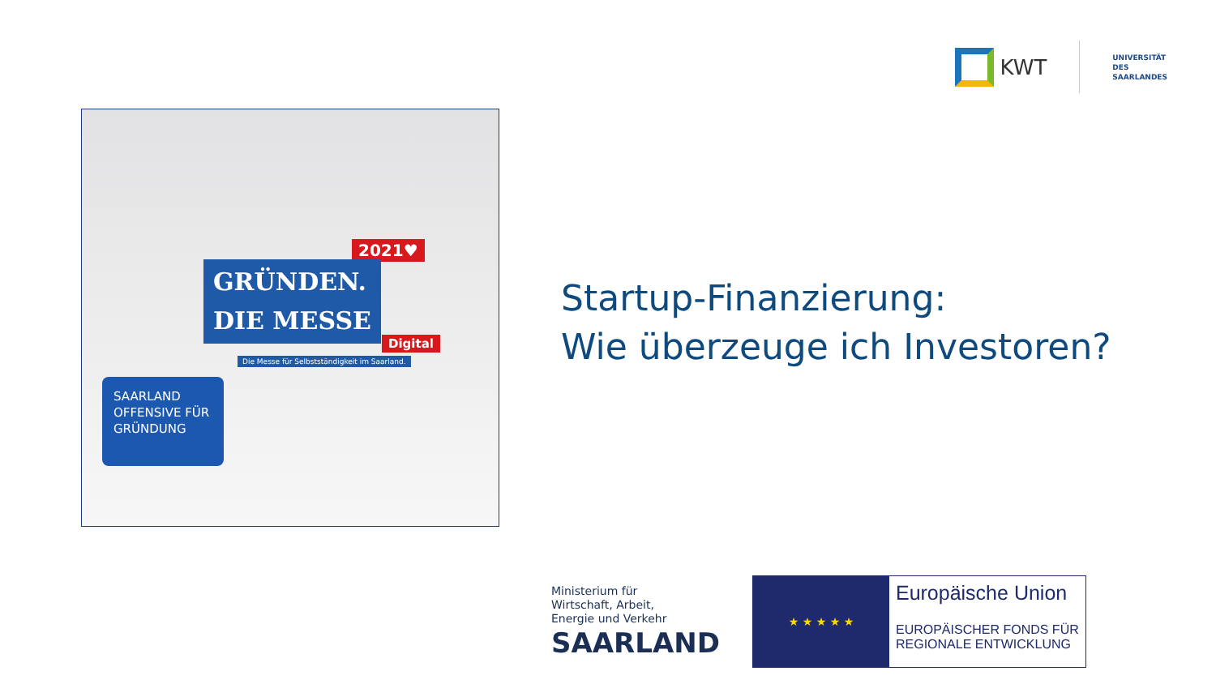KWT
UNIVERSITÄT
DES
SAARLANDES
2021♥
GRÜNDEN.
DIE MESSE
Digital
Die Messe für Selbstständigkeit im Saarland.
SAARLAND
OFFENSIVE FÜR
GRÜNDUNG
Startup-Finanzierung:
Wie überzeuge ich Investoren?
Ministerium für
Wirtschaft, Arbeit,
Energie und Verkehr
SAARLAND
★ ★ ★ ★ ★
Europäische Union
EUROPÄISCHER FONDS FÜR
REGIONALE ENTWICKLUNG